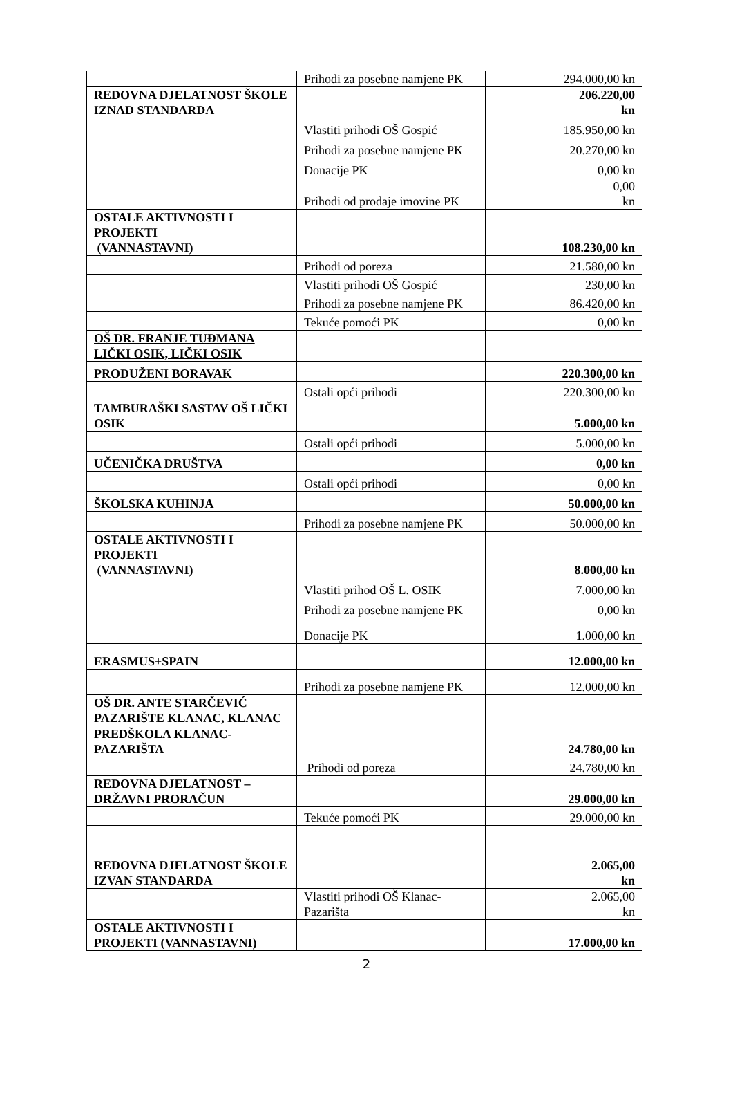| | Prihodi za posebne namjene PK | 294.000,00 kn |
| REDOVNA DJELATNOST ŠKOLE IZNAD STANDARDA | | 206.220,00 kn |
| | Vlastiti prihodi OŠ Gospić | 185.950,00 kn |
| | Prihodi za posebne namjene PK | 20.270,00 kn |
| | Donacije PK | 0,00 kn |
| | Prihodi od prodaje imovine PK | 0,00 kn |
| OSTALE AKTIVNOSTI I PROJEKTI (VANNASTAVNI) | | 108.230,00 kn |
| | Prihodi od poreza | 21.580,00 kn |
| | Vlastiti prihodi OŠ Gospić | 230,00 kn |
| | Prihodi za posebne namjene PK | 86.420,00 kn |
| | Tekuće pomoći PK | 0,00 kn |
| OŠ DR. FRANJE TUĐMANA LIČKI OSIK, LIČKI OSIK | | |
| PRODUŽENI BORAVAK | | 220.300,00 kn |
| | Ostali opći prihodi | 220.300,00 kn |
| TAMBURAŠKI SASTAV OŠ LIČKI OSIK | | 5.000,00 kn |
| | Ostali opći prihodi | 5.000,00 kn |
| UČENIČKA DRUŠTVA | | 0,00 kn |
| | Ostali opći prihodi | 0,00 kn |
| ŠKOLSKA KUHINJA | | 50.000,00 kn |
| | Prihodi za posebne namjene PK | 50.000,00 kn |
| OSTALE AKTIVNOSTI I PROJEKTI (VANNASTAVNI) | | 8.000,00 kn |
| | Vlastiti prihod OŠ L. OSIK | 7.000,00 kn |
| | Prihodi za posebne namjene PK | 0,00 kn |
| | Donacije PK | 1.000,00 kn |
| ERASMUS+SPAIN | | 12.000,00 kn |
| | Prihodi za posebne namjene PK | 12.000,00 kn |
| OŠ DR. ANTE STARČEVIĆ PAZARIŠTE KLANAC, KLANAC | | |
| PREDŠKOLA KLANAC-PAZARIŠTA | | 24.780,00 kn |
| | Prihodi od poreza | 24.780,00 kn |
| REDOVNA DJELATNOST – DRŽAVNI PRORAČUN | | 29.000,00 kn |
| | Tekuće pomoći PK | 29.000,00 kn |
| REDOVNA DJELATNOST ŠKOLE IZVAN STANDARDA | | 2.065,00 kn |
| | Vlastiti prihodi OŠ Klanac-Pazarišta | 2.065,00 kn |
| OSTALE AKTIVNOSTI I PROJEKTI (VANNASTAVNI) | | 17.000,00 kn |
2